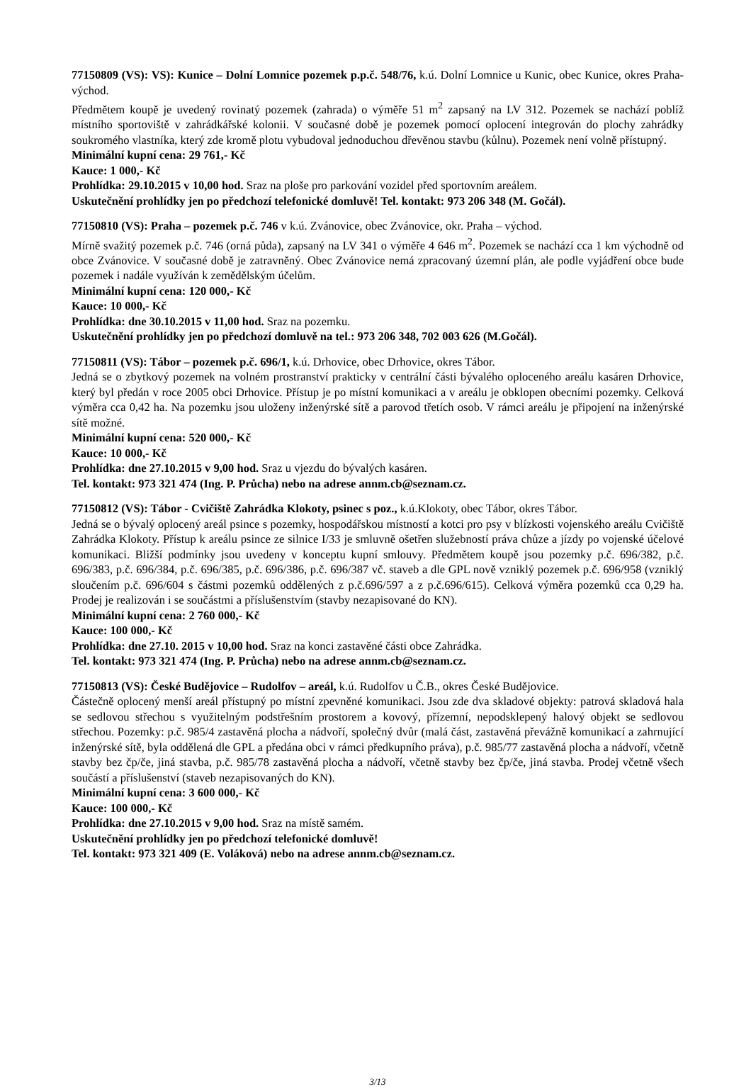77150809 (VS): VS): Kunice – Dolní Lomnice pozemek p.p.č. 548/76, k.ú. Dolní Lomnice u Kunic, obec Kunice, okres Praha-východ.
Předmětem koupě je uvedený rovinatý pozemek (zahrada) o výměře 51 m<sup>2</sup> zapsaný na LV 312. Pozemek se nachází poblíž místního sportoviště v zahrádkářské kolonii. V současné době je pozemek pomocí oplocení integrován do plochy zahrádky soukromého vlastníka, který zde kromě plotu vybudoval jednoduchou dřevěnou stavbu (kůlnu). Pozemek není volně přístupný.
Minimální kupní cena: 29 761,- Kč
Kauce: 1 000,- Kč
Prohlídka: 29.10.2015 v 10,00 hod. Sraz na ploše pro parkování vozidel před sportovním areálem.
Uskutečnění prohlídky jen po předchozí telefonické domluvě! Tel. kontakt: 973 206 348 (M. Gočál).
77150810 (VS): Praha – pozemek p.č. 746 v k.ú. Zvánovice, obec Zvánovice, okr. Praha – východ.
Mírně svažitý pozemek p.č. 746 (orná půda), zapsaný na LV 341 o výměře 4 646 m<sup>2</sup>. Pozemek se nachází cca 1 km východně od obce Zvánovice. V současné době je zatravněný. Obec Zvánovice nemá zpracovaný územní plán, ale podle vyjádření obce bude pozemek i nadále využíván k zemědělským účelům.
Minimální kupní cena: 120 000,- Kč
Kauce: 10 000,- Kč
Prohlídka: dne 30.10.2015 v 11,00 hod. Sraz na pozemku.
Uskutečnění prohlídky jen po předchozí domluvě na tel.: 973 206 348, 702 003 626 (M.Gočál).
77150811 (VS): Tábor – pozemek p.č. 696/1, k.ú. Drhovice, obec Drhovice, okres Tábor.
Jedná se o zbytkový pozemek na volném prostranství prakticky v centrální části bývalého oploceného areálu kasáren Drhovice, který byl předán v roce 2005 obci Drhovice. Přístup je po místní komunikaci a v areálu je obklopen obecními pozemky. Celková výměra cca 0,42 ha. Na pozemku jsou uloženy inženýrské sítě a parovod třetích osob. V rámci areálu je připojení na inženýrské sítě možné.
Minimální kupní cena: 520 000,- Kč
Kauce: 10 000,- Kč
Prohlídka: dne 27.10.2015 v 9,00 hod. Sraz u vjezdu do bývalých kasáren.
Tel. kontakt: 973 321 474 (Ing. P. Průcha) nebo na adrese annm.cb@seznam.cz.
77150812 (VS): Tábor - Cvičiště Zahrádka Klokoty, psinec s poz., k.ú.Klokoty, obec Tábor, okres Tábor.
Jedná se o bývalý oplocený areál psince s pozemky, hospodářskou místností a kotci pro psy v blízkosti vojenského areálu Cvičiště Zahrádka Klokoty. Přístup k areálu psince ze silnice I/33 je smluvně ošetřen služebností práva chůze a jízdy po vojenské účelové komunikaci. Bližší podmínky jsou uvedeny v konceptu kupní smlouvy. Předmětem koupě jsou pozemky p.č. 696/382, p.č. 696/383, p.č. 696/384, p.č. 696/385, p.č. 696/386, p.č. 696/387 vč. staveb a dle GPL nově vzniklý pozemek p.č. 696/958 (vzniklý sloučením p.č. 696/604 s částmi pozemků oddělených z p.č.696/597 a z p.č.696/615). Celková výměra pozemků cca 0,29 ha. Prodej je realizován i se součástmi a příslušenstvím (stavby nezapisované do KN).
Minimální kupní cena: 2 760 000,- Kč
Kauce: 100 000,- Kč
Prohlídka: dne 27.10. 2015 v 10,00 hod. Sraz na konci zastavěné části obce Zahrádka.
Tel. kontakt: 973 321 474 (Ing. P. Průcha) nebo na adrese annm.cb@seznam.cz.
77150813 (VS): České Budějovice – Rudolfov – areál, k.ú. Rudolfov u Č.B., okres České Budějovice.
Částečně oplocený menší areál přístupný po místní zpevněné komunikaci. Jsou zde dva skladové objekty: patrová skladová hala se sedlovou střechou s využitelným podstřešním prostorem a kovový, přízemní, nepodsklepený halový objekt se sedlovou střechou. Pozemky: p.č. 985/4 zastavěná plocha a nádvoří, společný dvůr (malá část, zastavěná převážně komunikací a zahrnující inženýrské sítě, byla oddělená dle GPL a předána obci v rámci předkupního práva), p.č. 985/77 zastavěná plocha a nádvoří, včetně stavby bez čp/če, jiná stavba, p.č. 985/78 zastavěná plocha a nádvoří, včetně stavby bez čp/če, jiná stavba. Prodej včetně všech součástí a příslušenství (staveb nezapisovaných do KN).
Minimální kupní cena: 3 600 000,- Kč
Kauce: 100 000,- Kč
Prohlídka: dne 27.10.2015 v 9,00 hod. Sraz na místě samém.
Uskutečnění prohlídky jen po předchozí telefonické domluvě!
Tel. kontakt: 973 321 409 (E. Voláková) nebo na adrese annm.cb@seznam.cz.
3/13